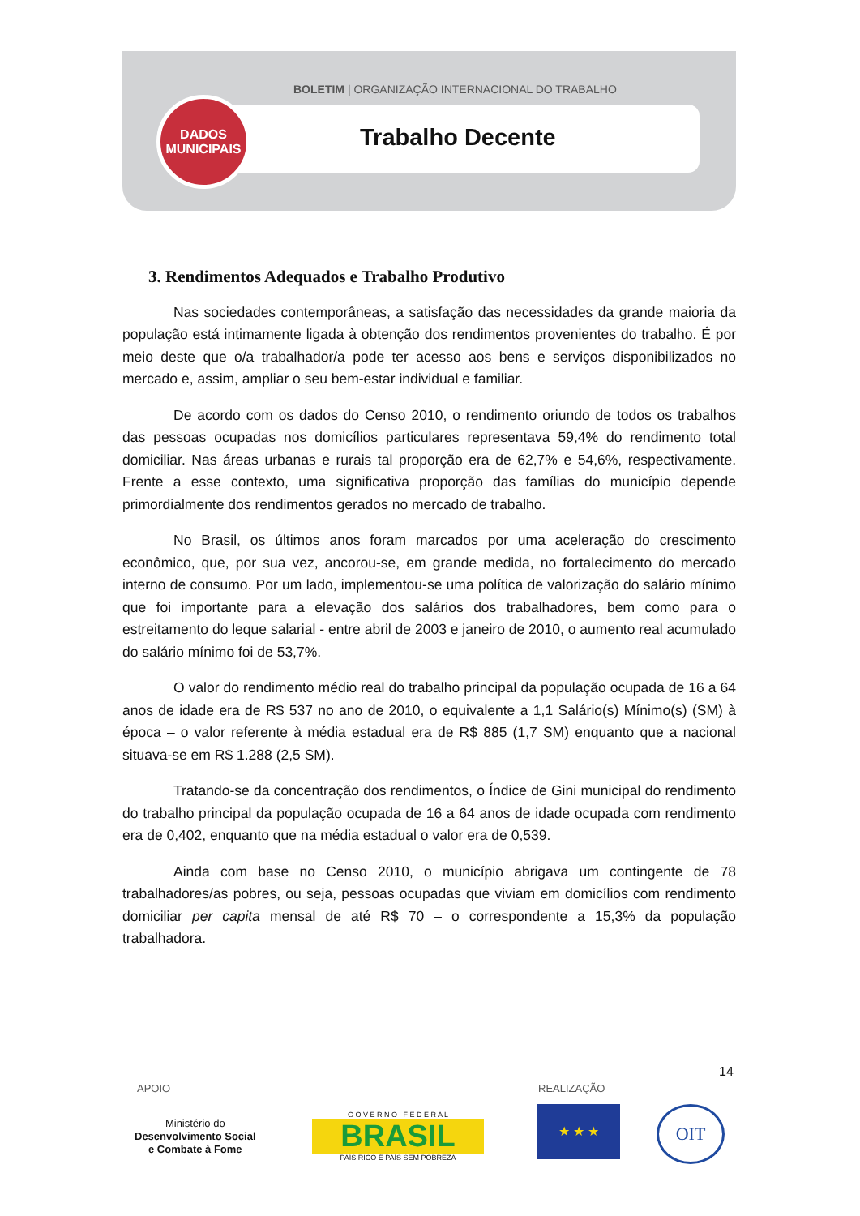BOLETIM | ORGANIZAÇÃO INTERNACIONAL DO TRABALHO
DADOS
MUNICIPAIS
Trabalho Decente
3. Rendimentos Adequados e Trabalho Produtivo
Nas sociedades contemporâneas, a satisfação das necessidades da grande maioria da população está intimamente ligada à obtenção dos rendimentos provenientes do trabalho. É por meio deste que o/a trabalhador/a pode ter acesso aos bens e serviços disponibilizados no mercado e, assim, ampliar o seu bem-estar individual e familiar.
De acordo com os dados do Censo 2010, o rendimento oriundo de todos os trabalhos das pessoas ocupadas nos domicílios particulares representava 59,4% do rendimento total domiciliar. Nas áreas urbanas e rurais tal proporção era de 62,7% e 54,6%, respectivamente. Frente a esse contexto, uma significativa proporção das famílias do município depende primordialmente dos rendimentos gerados no mercado de trabalho.
No Brasil, os últimos anos foram marcados por uma aceleração do crescimento econômico, que, por sua vez, ancorou-se, em grande medida, no fortalecimento do mercado interno de consumo. Por um lado, implementou-se uma política de valorização do salário mínimo que foi importante para a elevação dos salários dos trabalhadores, bem como para o estreitamento do leque salarial - entre abril de 2003 e janeiro de 2010, o aumento real acumulado do salário mínimo foi de 53,7%.
O valor do rendimento médio real do trabalho principal da população ocupada de 16 a 64 anos de idade era de R$ 537 no ano de 2010, o equivalente a 1,1 Salário(s) Mínimo(s) (SM) à época – o valor referente à média estadual era de R$ 885 (1,7 SM) enquanto que a nacional situava-se em R$ 1.288 (2,5 SM).
Tratando-se da concentração dos rendimentos, o Índice de Gini municipal do rendimento do trabalho principal da população ocupada de 16 a 64 anos de idade ocupada com rendimento era de 0,402, enquanto que na média estadual o valor era de 0,539.
Ainda com base no Censo 2010, o município abrigava um contingente de 78 trabalhadores/as pobres, ou seja, pessoas ocupadas que viviam em domicílios com rendimento domiciliar per capita mensal de até R$ 70 – o correspondente a 15,3% da população trabalhadora.
14
APOIO REALIZAÇÃO
Ministério do
Desenvolvimento Social
e Combate à Fome
G O V E R N O F E D E R A L
BRASIL
PAÍS RICO É PAÍS SEM POBREZA
★ ★ ★ OIT